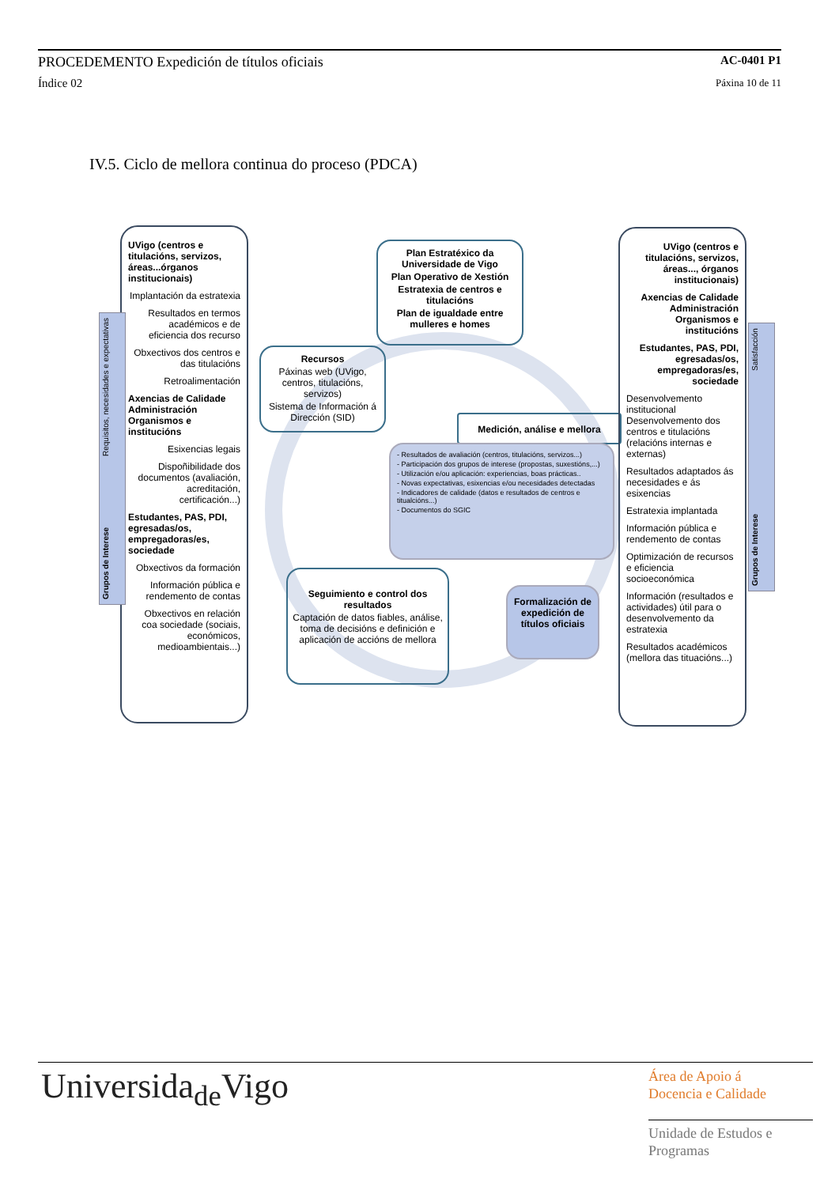PROCEDEMENTO Expedición de títulos oficiais AC-0401 P1
Índice 02 Páxina 10 de 11
IV.5. Ciclo de mellora continua do proceso (PDCA)
UVigo (centros e titulacións, servizos, áreas...órganos institucionais)
Implantación da estratexia
Resultados en termos académicos e de eficiencia dos recurso
Obxectivos dos centros e das titulacións
Retroalimentación
Axencias de Calidade Administración Organismos e institucións
Esixencias legais
Dispoñibilidade dos documentos (avaliación, acreditación, certificación...)
Estudantes, PAS, PDI, egresadas/os, empregadoras/es, sociedade
Obxectivos da formación
Información pública e rendemento de contas
Obxectivos en relación coa sociedade (sociais, económicos, medioambientais...)
Grupos de Interese Requisitos, necesidades e expectativas
Plan Estratéxico da Universidade de Vigo
Plan Operativo de Xestión
Estratexia de centros e titulacións
Plan de igualdade entre mulleres e homes
Recursos
Páxinas web (UVigo, centros, titulacións, servizos)
Sistema de Información á Dirección (SID)
Medición, análise e mellora
- Resultados de avaliación (centros, titulacións, servizos...)
- Participación dos grupos de interese (propostas, suxestións,...)
- Utilización e/ou aplicación: experiencias, boas prácticas..
- Novas expectativas, esixencias e/ou necesidades detectadas
- Indicadores de calidade (datos e resultados de centros e titualcións...)
- Documentos do SGIC
Seguimiento e control dos resultados
Captación de datos fiables, análise, toma de decisións e definición e aplicación de accións de mellora
Formalización de expedición de títulos oficiais
UVigo (centros e titulacións, servizos, áreas..., órganos institucionais)
Axencias de Calidade Administración Organismos e institucións
Estudantes, PAS, PDI, egresadas/os, empregadoras/es, sociedade
Desenvolvemento institucional Desenvolvemento dos centros e titulacións (relacións internas e externas)
Resultados adaptados ás necesidades e ás esixencias
Estratexia implantada
Información pública e rendemento de contas
Optimización de recursos e eficiencia socioeconómica
Información (resultados e actividades) útil para o desenvolvemento da estratexia
Resultados académicos (mellora das tituacións...)
Grupos de Interese Satisfacción
Universida<sub>de</sub>Vigo
Área de Apoio á
Docencia e Calidade
Unidade de Estudos e
Programas